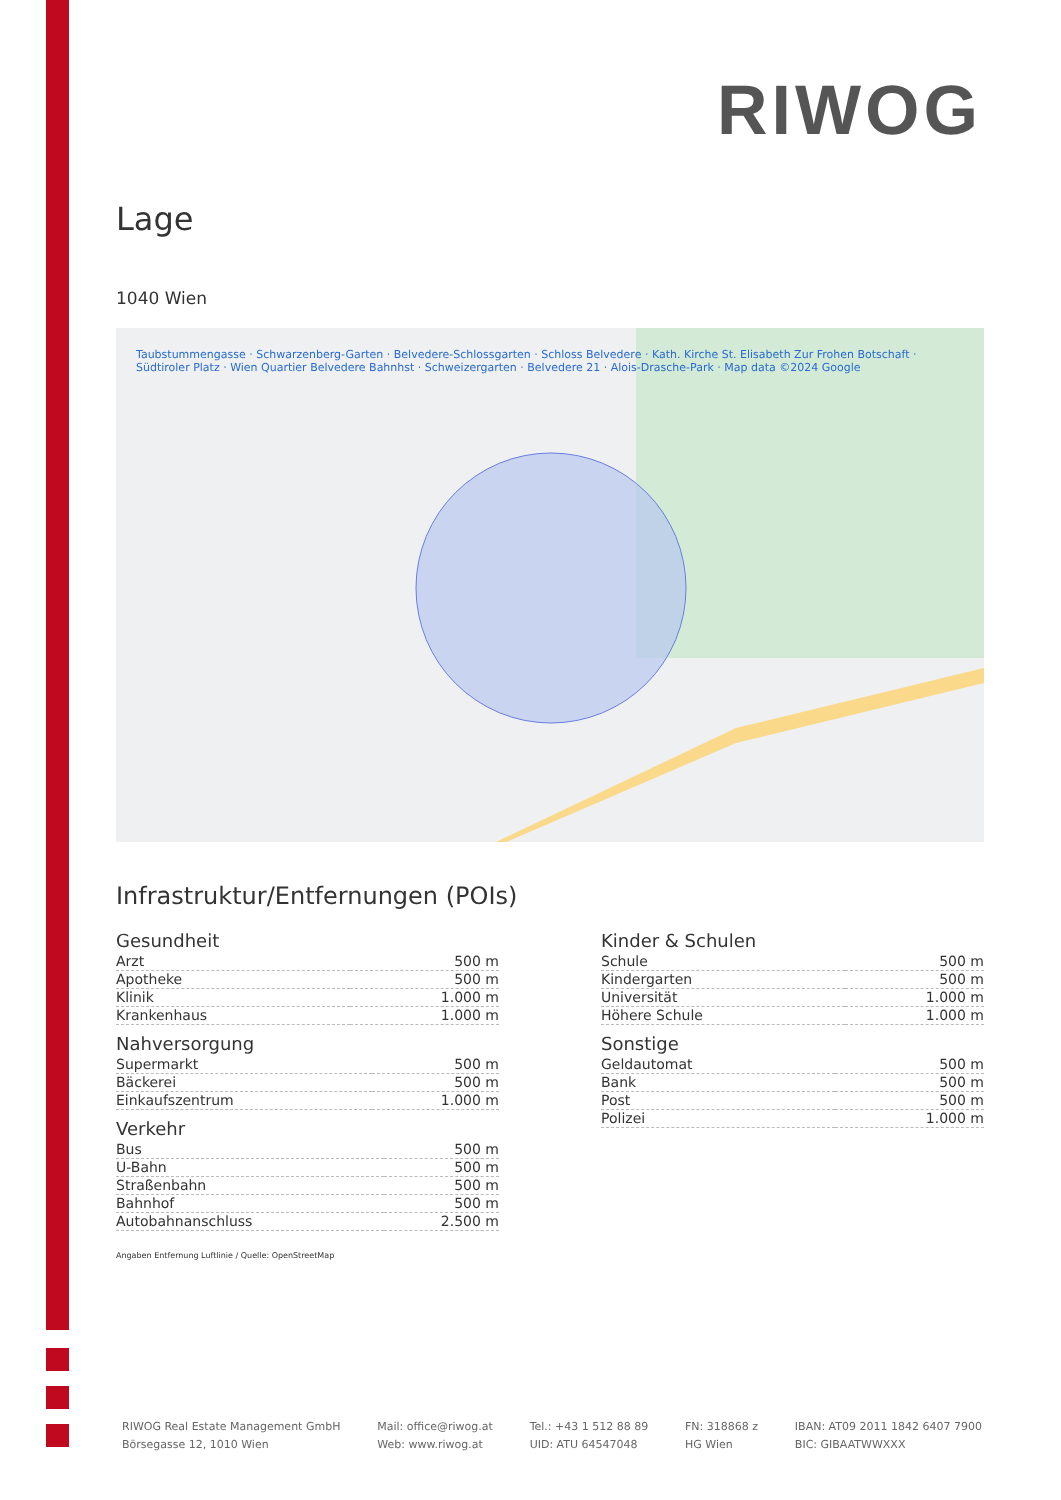RIWOG
Lage
1040 Wien
Taubstummengasse · Schwarzenberg-Garten · Belvedere-Schlossgarten · Schloss Belvedere · Kath. Kirche St. Elisabeth Zur Frohen Botschaft · Südtiroler Platz · Wien Quartier Belvedere Bahnhst · Schweizergarten · Belvedere 21 · Alois-Drasche-Park · Map data ©2024 Google
Infrastruktur/Entfernungen (POIs)
Gesundheit
| Arzt | 500 m |
| Apotheke | 500 m |
| Klinik | 1.000 m |
| Krankenhaus | 1.000 m |
Nahversorgung
| Supermarkt | 500 m |
| Bäckerei | 500 m |
| Einkaufszentrum | 1.000 m |
Verkehr
| Bus | 500 m |
| U-Bahn | 500 m |
| Straßenbahn | 500 m |
| Bahnhof | 500 m |
| Autobahnanschluss | 2.500 m |
Kinder & Schulen
| Schule | 500 m |
| Kindergarten | 500 m |
| Universität | 1.000 m |
| Höhere Schule | 1.000 m |
Sonstige
| Geldautomat | 500 m |
| Bank | 500 m |
| Post | 500 m |
| Polizei | 1.000 m |
Angaben Entfernung Luftlinie / Quelle: OpenStreetMap
RIWOG Real Estate Management GmbH
Börsegasse 12, 1010 Wien
Mail: office@riwog.at
Web: www.riwog.at
Tel.: +43 1 512 88 89
UID: ATU 64547048
FN: 318868 z
HG Wien
IBAN: AT09 2011 1842 6407 7900
BIC: GIBAATWWXXX